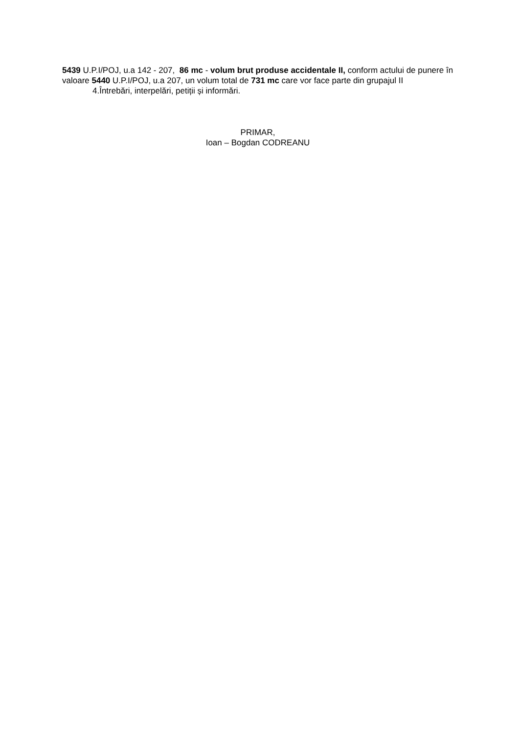5439 U.P.I/POJ, u.a 142 - 207, 86 mc - volum brut produse accidentale II, conform actului de punere în valoare 5440 U.P.I/POJ, u.a 207, un volum total de 731 mc care vor face parte din grupajul II
4.Întrebări, interpelări, petiții și informări.
PRIMAR,
Ioan – Bogdan CODREANU